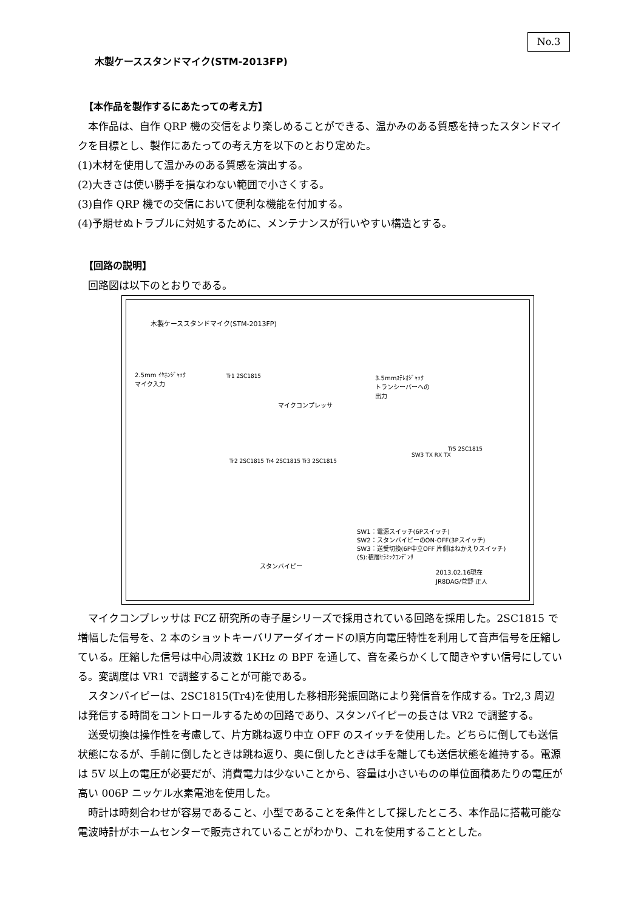No.3
木製ケーススタンドマイク(STM-2013FP)
【本作品を製作するにあたっての考え方】
本作品は、自作 QRP 機の交信をより楽しめることができる、温かみのある質感を持ったスタンドマイクを目標とし、製作にあたっての考え方を以下のとおり定めた。
(1)木材を使用して温かみのある質感を演出する。
(2)大きさは使い勝手を損なわない範囲で小さくする。
(3)自作 QRP 機での交信において便利な機能を付加する。
(4)予期せぬトラブルに対処するために、メンテナンスが行いやすい構造とする。
【回路の説明】
回路図は以下のとおりである。
木製ケーススタンドマイク(STM-2013FP)
2.5mm ｲﾔﾎﾝｼﾞｬｯｸ
マイク入力
Tr1 2SC1815
マイクコンプレッサ
3.5mmｽﾃﾚｵｼﾞｬｯｸ
トランシーバーへの
出力
SW3 TX RX TX
Tr5 2SC1815
Tr2 2SC1815 Tr4 2SC1815 Tr3 2SC1815
スタンバイピー
SW1：電源スイッチ(6Pスイッチ)
SW2：スタンバイピーのON-OFF(3Pスイッチ)
SW3：送受切換(6P中立OFF 片側はねかえりスイッチ)
(S):積層ｾﾗﾐｯｸｺﾝﾃﾞﾝｻ
2013.02.16現在
JR8DAG/菅野 正人
マイクコンプレッサは FCZ 研究所の寺子屋シリーズで採用されている回路を採用した。2SC1815 で増幅した信号を、2 本のショットキーバリアーダイオードの順方向電圧特性を利用して音声信号を圧縮している。圧縮した信号は中心周波数 1KHz の BPF を通して、音を柔らかくして聞きやすい信号にしている。変調度は VR1 で調整することが可能である。
スタンバイピーは、2SC1815(Tr4)を使用した移相形発振回路により発信音を作成する。Tr2,3 周辺は発信する時間をコントロールするための回路であり、スタンバイピーの長さは VR2 で調整する。
送受切換は操作性を考慮して、片方跳ね返り中立 OFF のスイッチを使用した。どちらに倒しても送信状態になるが、手前に倒したときは跳ね返り、奥に倒したときは手を離しても送信状態を維持する。電源は 5V 以上の電圧が必要だが、消費電力は少ないことから、容量は小さいものの単位面積あたりの電圧が高い 006P ニッケル水素電池を使用した。
時計は時刻合わせが容易であること、小型であることを条件として探したところ、本作品に搭載可能な電波時計がホームセンターで販売されていることがわかり、これを使用することとした。